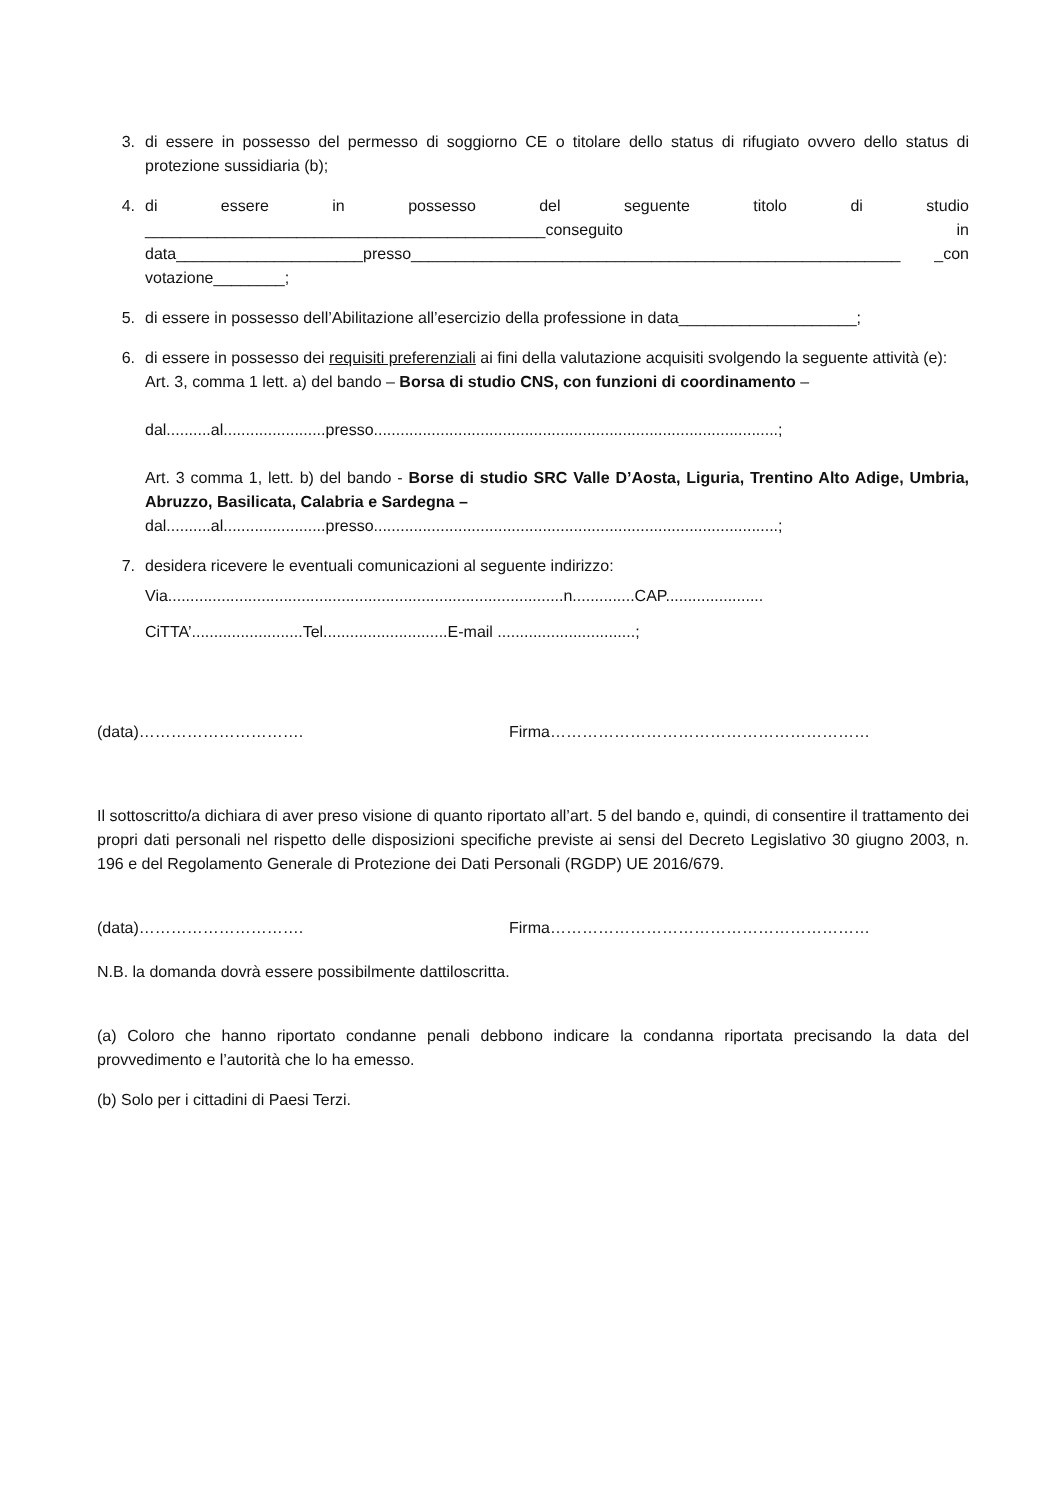3. di essere in possesso del permesso di soggiorno CE o titolare dello status di rifugiato ovvero dello status di protezione sussidiaria (b);
4. di essere in possesso del seguente titolo di studio _____________________________________________conseguito in data_____________________presso_______________________________________________________ _con votazione________;
5. di essere in possesso dell’Abilitazione all’esercizio della professione in data____________________;
6. di essere in possesso dei requisiti preferenziali ai fini della valutazione acquisiti svolgendo la seguente attività (e):
Art. 3, comma 1 lett. a) del bando – Borsa di studio CNS, con funzioni di coordinamento –
dal..........al.......................presso...........................................................................................;
Art. 3 comma 1, lett. b) del bando - Borse di studio SRC Valle D’Aosta, Liguria, Trentino Alto Adige, Umbria, Abruzzo, Basilicata, Calabria e Sardegna –
dal..........al.......................presso...........................................................................................;
7. desidera ricevere le eventuali comunicazioni al seguente indirizzo:
Via.........................................................................................n..............CAP......................
CiTTA’.........................Tel............................E-mail ...............................;
(data)…………………………. Firma……………………………………………………
Il sottoscritto/a dichiara di aver preso visione di quanto riportato all’art. 5 del bando e, quindi, di consentire il trattamento dei propri dati personali nel rispetto delle disposizioni specifiche previste ai sensi del Decreto Legislativo 30 giugno 2003, n. 196 e del Regolamento Generale di Protezione dei Dati Personali (RGDP) UE 2016/679.
(data)…………………………. Firma……………………………………………………
N.B. la domanda dovrà essere possibilmente dattiloscritta.
(a) Coloro che hanno riportato condanne penali debbono indicare la condanna riportata precisando la data del provvedimento e l’autorità che lo ha emesso.
(b) Solo per i cittadini di Paesi Terzi.